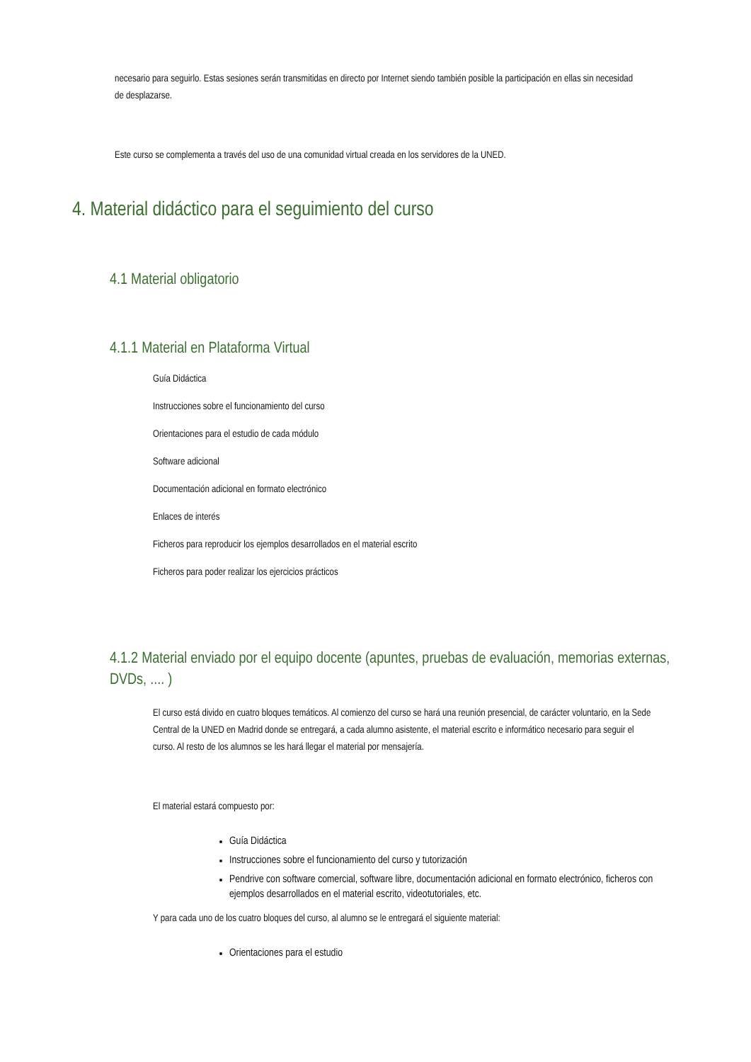necesario para seguirlo. Estas sesiones serán transmitidas en directo por Internet siendo también posible la participación en ellas sin necesidad de desplazarse.
Este curso se complementa a través del uso de una comunidad virtual creada en los servidores de la UNED.
4. Material didáctico para el seguimiento del curso
4.1 Material obligatorio
4.1.1 Material en Plataforma Virtual
Guía Didáctica
Instrucciones sobre el funcionamiento del curso
Orientaciones para el estudio de cada módulo
Software adicional
Documentación adicional en formato electrónico
Enlaces de interés
Ficheros para reproducir los ejemplos desarrollados en el material escrito
Ficheros para poder realizar los ejercicios prácticos
4.1.2 Material enviado por el equipo docente (apuntes, pruebas de evaluación, memorias externas, DVDs, .... )
El curso está divido en cuatro bloques temáticos. Al comienzo del curso se hará una reunión presencial, de carácter voluntario, en la Sede Central de la UNED en Madrid donde se entregará, a cada alumno asistente, el material escrito e informático necesario para seguir el curso. Al resto de los alumnos se les hará llegar el material por mensajería.
El material estará compuesto por:
Guía Didáctica
Instrucciones sobre el funcionamiento del curso y tutorización
Pendrive con software comercial, software libre, documentación adicional en formato electrónico, ficheros con ejemplos desarrollados en el material escrito, videotutoriales, etc.
Y para cada uno de los cuatro bloques del curso, al alumno se le entregará el siguiente material:
Orientaciones para el estudio